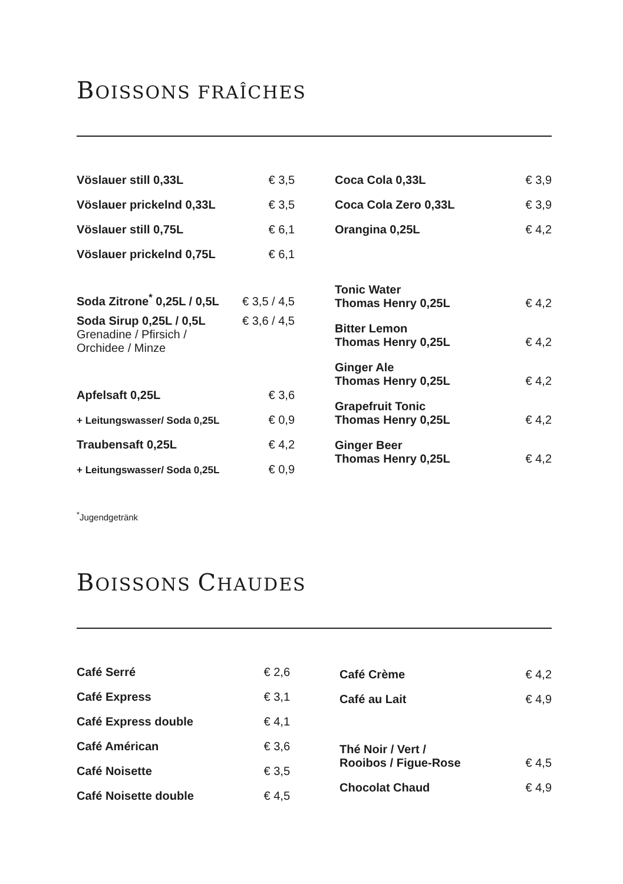BOISSONS FRAÎCHES
| Vöslauer still 0,33L | € 3,5 |
| Vöslauer prickelnd 0,33L | € 3,5 |
| Vöslauer still 0,75L | € 6,1 |
| Vöslauer prickelnd 0,75L | € 6,1 |
| Soda Zitrone<sup>*</sup> 0,25L / 0,5L | € 3,5 / 4,5 |
| Soda Sirup 0,25L / 0,5L Grenadine / Pfirsich / Orchidee / Minze | € 3,6 / 4,5 |
| Apfelsaft 0,25L | € 3,6 |
| + Leitungswasser/ Soda 0,25L | € 0,9 |
| Traubensaft 0,25L | € 4,2 |
| + Leitungswasser/ Soda 0,25L | € 0,9 |
| Coca Cola 0,33L | € 3,9 |
| Coca Cola Zero 0,33L | € 3,9 |
| Orangina 0,25L | € 4,2 |
| Tonic Water Thomas Henry 0,25L | € 4,2 |
| Bitter Lemon Thomas Henry 0,25L | € 4,2 |
| Ginger Ale Thomas Henry 0,25L | € 4,2 |
| Grapefruit Tonic Thomas Henry 0,25L | € 4,2 |
| Ginger Beer Thomas Henry 0,25L | € 4,2 |
<sup>*</sup> Jugendgetränk
BOISSONS CHAUDES
| Café Serré | € 2,6 |
| Café Express | € 3,1 |
| Café Express double | € 4,1 |
| Café Américan | € 3,6 |
| Café Noisette | € 3,5 |
| Café Noisette double | € 4,5 |
| Café Crème | € 4,2 |
| Café au Lait | € 4,9 |
| Thé Noir / Vert / Rooibos / Figue-Rose | € 4,5 |
| Chocolat Chaud | € 4,9 |